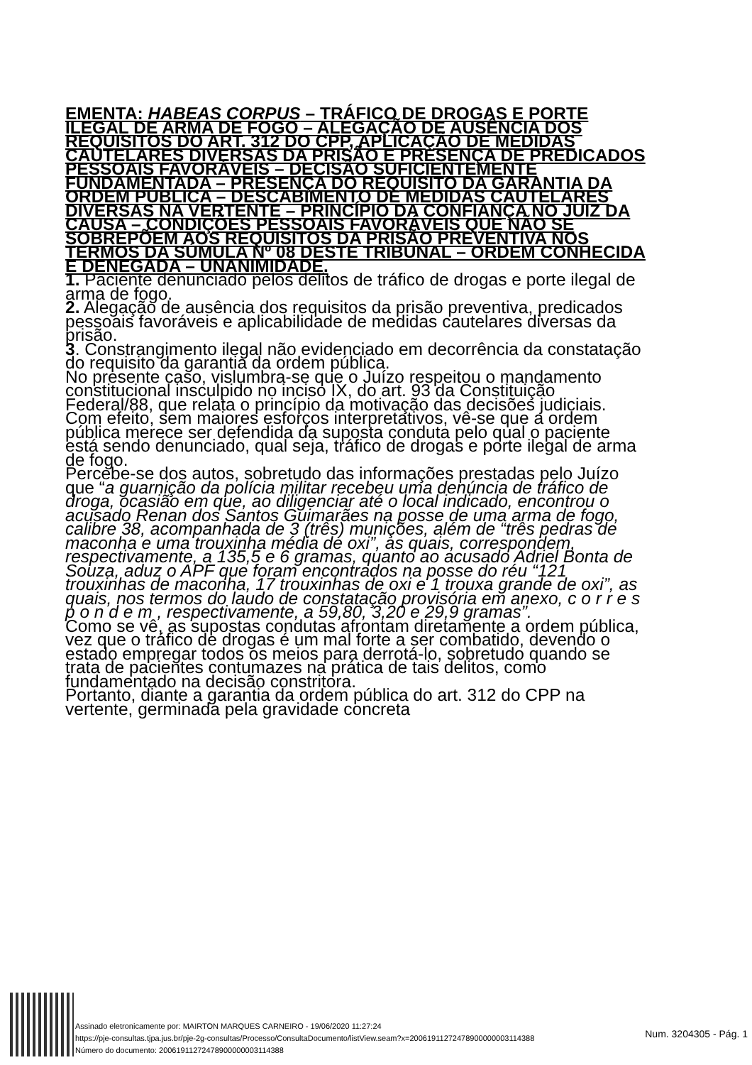EMENTA: HABEAS CORPUS – TRÁFICO DE DROGAS E PORTE ILEGAL DE ARMA DE FOGO – ALEGAÇÃO DE AUSÊNCIA DOS REQUISITOS DO ART. 312 DO CPP, APLICAÇÃO DE MEDIDAS CAUTELARES DIVERSAS DA PRISÃO E PRESENÇA DE PREDICADOS PESSOAIS FAVORÁVEIS – DECISÃO SUFICIENTEMENTE FUNDAMENTADA – PRESENÇA DO REQUISITO DA GARANTIA DA ORDEM PÚBLICA – DESCABIMENTO DE MEDIDAS CAUTELARES DIVERSAS NA VERTENTE – PRINCÍPIO DA CONFIANÇA NO JUIZ DA CAUSA – CONDIÇÕES PESSOAIS FAVORÁVEIS QUE NÃO SE SOBREPÕEM AOS REQUISITOS DA PRISÃO PREVENTIVA NOS TERMOS DA SÚMULA Nº 08 DESTE TRIBUNAL – ORDEM CONHECIDA E DENEGADA – UNANIMIDADE.
1. Paciente denunciado pelos delitos de tráfico de drogas e porte ilegal de arma de fogo.
2. Alegação de ausência dos requisitos da prisão preventiva, predicados pessoais favoráveis e aplicabilidade de medidas cautelares diversas da prisão.
3. Constrangimento ilegal não evidenciado em decorrência da constatação do requisito da garantia da ordem pública.
No presente caso, vislumbra-se que o Juízo respeitou o mandamento constitucional insculpido no inciso IX, do art. 93 da Constituição Federal/88, que relata o princípio da motivação das decisões judiciais.
Com efeito, sem maiores esforços interpretativos, vê-se que a ordem pública merece ser defendida da suposta conduta pelo qual o paciente está sendo denunciado, qual seja, tráfico de drogas e porte ilegal de arma de fogo.
Percebe-se dos autos, sobretudo das informações prestadas pelo Juízo que “a guarnição da polícia militar recebeu uma denúncia de tráfico de droga, ocasião em que, ao diligenciar até o local indicado, encontrou o acusado Renan dos Santos Guimarães na posse de uma arma de fogo, calibre 38, acompanhada de 3 (três) munições, além de “três pedras de maconha e uma trouxinha média de oxi”, as quais, correspondem, respectivamente, a 135,5 e 6 gramas, quanto ao acusado Adriel Bonta de Souza, aduz o APF que foram encontrados na posse do réu “121 trouxinhas de maconha, 17 trouxinhas de oxi e 1 trouxa grande de oxi”, as quais, nos termos do laudo de constatação provisória em anexo, c o r r e s p o n d e m , respectivamente, a 59,80, 3,20 e 29,9 gramas”.
Como se vê, as supostas condutas afrontam diretamente a ordem pública, vez que o tráfico de drogas é um mal forte a ser combatido, devendo o estado empregar todos os meios para derrotá-lo, sobretudo quando se trata de pacientes contumazes na prática de tais delitos, como fundamentado na decisão constritora.
Portanto, diante a garantia da ordem pública do art. 312 do CPP na vertente, germinada pela gravidade concreta
Assinado eletronicamente por: MAIRTON MARQUES CARNEIRO - 19/06/2020 11:27:24
https://pje-consultas.tjpa.jus.br/pje-2g-consultas/Processo/ConsultaDocumento/listView.seam?x=20061911272478900000003114388
Número do documento: 20061911272478900000003114388
Num. 3204305 - Pág. 1